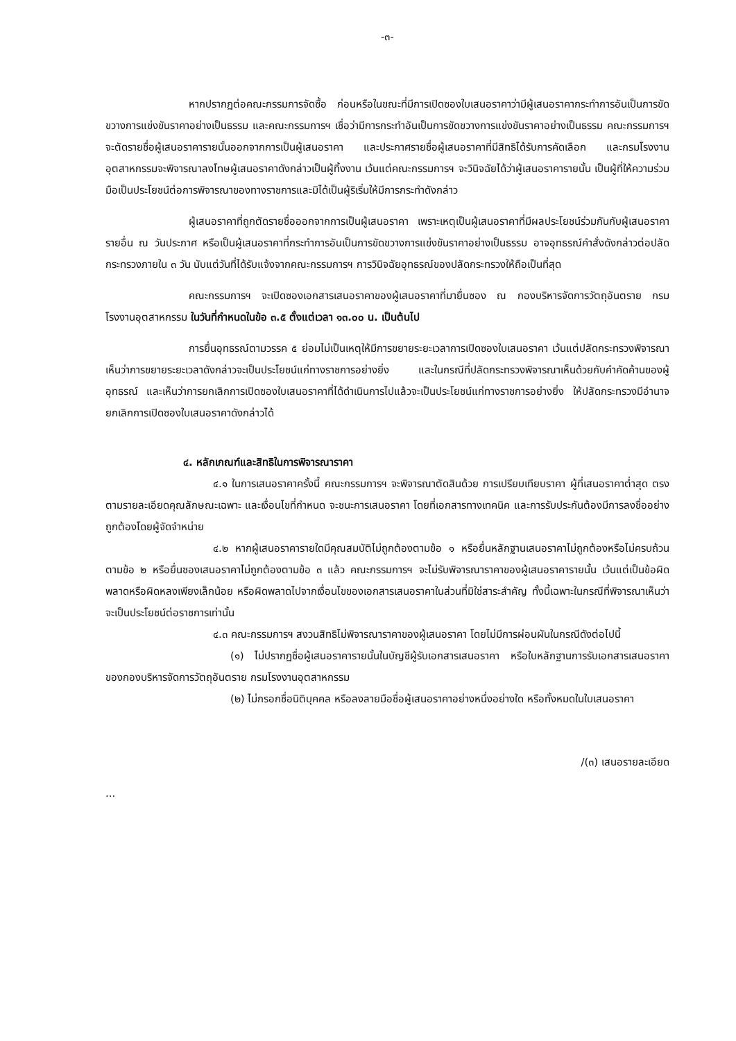-๓-
หากปรากฏต่อคณะกรรมการจัดซื้อ ก่อนหรือในขณะที่มีการเปิดซองใบเสนอราคาว่ามีผู้เสนอราคากระทำการอันเป็นการขัดขวางการแข่งขันราคาอย่างเป็นธรรม และคณะกรรมการฯ เชื่อว่ามีการกระทำอันเป็นการขัดขวางการแข่งขันราคาอย่างเป็นธรรม คณะกรรมการฯ จะตัดรายชื่อผู้เสนอราคารายนั้นออกจากการเป็นผู้เสนอราคา และประกาศรายชื่อผู้เสนอราคาที่มีสิทธิได้รับการคัดเลือก และกรมโรงงานอุตสาหกรรมจะพิจารณาลงโทษผู้เสนอราคาดังกล่าวเป็นผู้ทิ้งงาน เว้นแต่คณะกรรมการฯ จะวินิจฉัยได้ว่าผู้เสนอราคารายนั้น เป็นผู้ที่ให้ความร่วมมือเป็นประโยชน์ต่อการพิจารณาของทางราชการและมิได้เป็นผู้ริเริ่มให้มีการกระทำดังกล่าว
ผู้เสนอราคาที่ถูกตัดรายชื่อออกจากการเป็นผู้เสนอราคา เพราะเหตุเป็นผู้เสนอราคาที่มีผลประโยชน์ร่วมกันกับผู้เสนอราคารายอื่น ณ วันประกาศ หรือเป็นผู้เสนอราคาที่กระทำการอันเป็นการขัดขวางการแข่งขันราคาอย่างเป็นธรรม อาจอุทธรณ์คำสั่งดังกล่าวต่อปลัดกระทรวงภายใน ๓ วัน นับแต่วันที่ได้รับแจ้งจากคณะกรรมการฯ การวินิจฉัยอุทธรณ์ของปลัดกระทรวงให้ถือเป็นที่สุด
คณะกรรมการฯ จะเปิดซองเอกสารเสนอราคาของผู้เสนอราคาที่มายื่นซอง ณ กองบริหารจัดการวัตถุอันตราย กรมโรงงานอุตสาหกรรม ในวันที่กำหนดในข้อ ๓.๕ ตั้งแต่เวลา ๑๓.๐๐ น. เป็นต้นไป
การยื่นอุทธรณ์ตามวรรค ๕ ย่อมไม่เป็นเหตุให้มีการขยายระยะเวลาการเปิดซองใบเสนอราคา เว้นแต่ปลัดกระทรวงพิจารณาเห็นว่าการขยายระยะเวลาดังกล่าวจะเป็นประโยชน์แก่ทางราชการอย่างยิ่ง และในกรณีที่ปลัดกระทรวงพิจารณาเห็นด้วยกับคำคัดค้านของผู้อุทธรณ์ และเห็นว่าการยกเลิกการเปิดซองใบเสนอราคาที่ได้ดำเนินการไปแล้วจะเป็นประโยชน์แก่ทางราชการอย่างยิ่ง ให้ปลัดกระทรวงมีอำนาจยกเลิกการเปิดซองใบเสนอราคาดังกล่าวได้
๔. หลักเกณฑ์และสิทธิในการพิจารณาราคา
๔.๑ ในการเสนอราคาครั้งนี้ คณะกรรมการฯ จะพิจารณาตัดสินด้วย การเปรียบเทียบราคา ผู้ที่เสนอราคาต่ำสุด ตรงตามรายละเอียดคุณลักษณะเฉพาะ และเงื่อนไขที่กำหนด จะชนะการเสนอราคา โดยที่เอกสารทางเทคนิค และการรับประกันต้องมีการลงชื่ออย่างถูกต้องโดยผู้จัดจำหน่าย
๔.๒ หากผู้เสนอราคารายใดมีคุณสมบัติไม่ถูกต้องตามข้อ ๑ หรือยื่นหลักฐานเสนอราคาไม่ถูกต้องหรือไม่ครบถ้วนตามข้อ ๒ หรือยื่นซองเสนอราคาไม่ถูกต้องตามข้อ ๓ แล้ว คณะกรรมการฯ จะไม่รับพิจารณาราคาของผู้เสนอราคารายนั้น เว้นแต่เป็นข้อผิดพลาดหรือผิดหลงเพียงเล็กน้อย หรือผิดพลาดไปจากเงื่อนไขของเอกสารเสนอราคาในส่วนที่มิใช่สาระสำคัญ ทั้งนี้เฉพาะในกรณีที่พิจารณาเห็นว่าจะเป็นประโยชน์ต่อราชการเท่านั้น
๔.๓ คณะกรรมการฯ สงวนสิทธิไม่พิจารณาราคาของผู้เสนอราคา โดยไม่มีการผ่อนผันในกรณีดังต่อไปนี้
(๑) ไม่ปรากฏชื่อผู้เสนอราคารายนั้นในบัญชีผู้รับเอกสารเสนอราคา หรือใบหลักฐานการรับเอกสารเสนอราคาของกองบริหารจัดการวัตถุอันตราย กรมโรงงานอุตสาหกรรม
(๒) ไม่กรอกชื่อนิติบุคคล หรือลงลายมือชื่อผู้เสนอราคาอย่างหนึ่งอย่างใด หรือทั้งหมดในใบเสนอราคา
/(๓) เสนอรายละเอียด
...